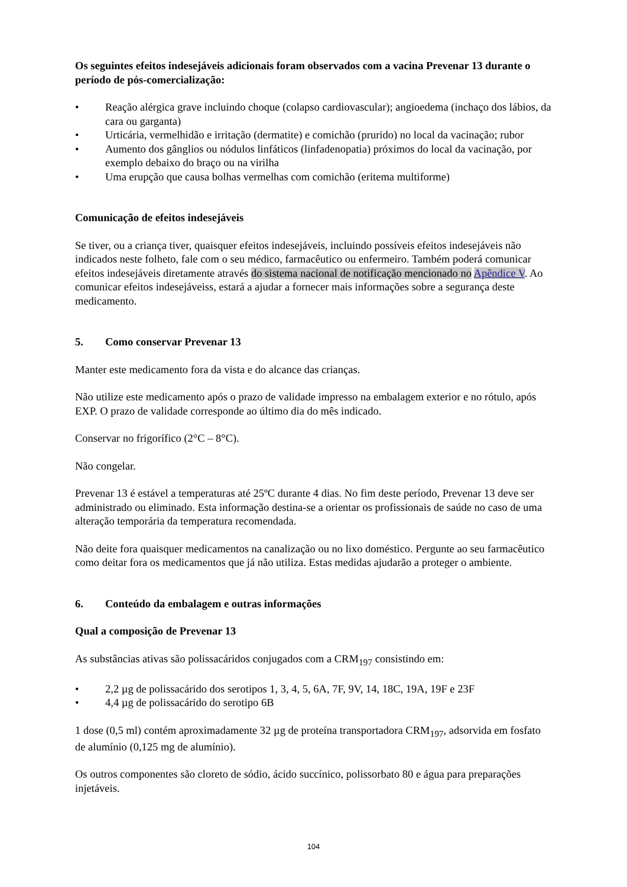Os seguintes efeitos indesejáveis adicionais foram observados com a vacina Prevenar 13 durante o período de pós-comercialização:
• Reação alérgica grave incluindo choque (colapso cardiovascular); angioedema (inchaço dos lábios, da cara ou garganta)
• Urticária, vermelhidão e irritação (dermatite) e comichão (prurido) no local da vacinação; rubor
• Aumento dos gânglios ou nódulos linfáticos (linfadenopatia) próximos do local da vacinação, por exemplo debaixo do braço ou na virilha
• Uma erupção que causa bolhas vermelhas com comichão (eritema multiforme)
Comunicação de efeitos indesejáveis
Se tiver, ou a criança tiver, quaisquer efeitos indesejáveis, incluindo possíveis efeitos indesejáveis não indicados neste folheto, fale com o seu médico, farmacêutico ou enfermeiro. Também poderá comunicar efeitos indesejáveis diretamente através do sistema nacional de notificação mencionado no Apêndice V. Ao comunicar efeitos indesejáveiss, estará a ajudar a fornecer mais informações sobre a segurança deste medicamento.
5. Como conservar Prevenar 13
Manter este medicamento fora da vista e do alcance das crianças.
Não utilize este medicamento após o prazo de validade impresso na embalagem exterior e no rótulo, após EXP. O prazo de validade corresponde ao último dia do mês indicado.
Conservar no frigorífico (2°C – 8°C).
Não congelar.
Prevenar 13 é estável a temperaturas até 25ºC durante 4 dias. No fim deste período, Prevenar 13 deve ser administrado ou eliminado. Esta informação destina-se a orientar os profissionais de saúde no caso de uma alteração temporária da temperatura recomendada.
Não deite fora quaisquer medicamentos na canalização ou no lixo doméstico. Pergunte ao seu farmacêutico como deitar fora os medicamentos que já não utiliza. Estas medidas ajudarão a proteger o ambiente.
6. Conteúdo da embalagem e outras informações
Qual a composição de Prevenar 13
As substâncias ativas são polissacáridos conjugados com a CRM<sub>197</sub> consistindo em:
• 2,2 µg de polissacárido dos serotipos 1, 3, 4, 5, 6A, 7F, 9V, 14, 18C, 19A, 19F e 23F
• 4,4 µg de polissacárido do serotipo 6B
1 dose (0,5 ml) contém aproximadamente 32 µg de proteína transportadora CRM<sub>197</sub>, adsorvida em fosfato de alumínio (0,125 mg de alumínio).
Os outros componentes são cloreto de sódio, ácido succínico, polissorbato 80 e água para preparações injetáveis.
104